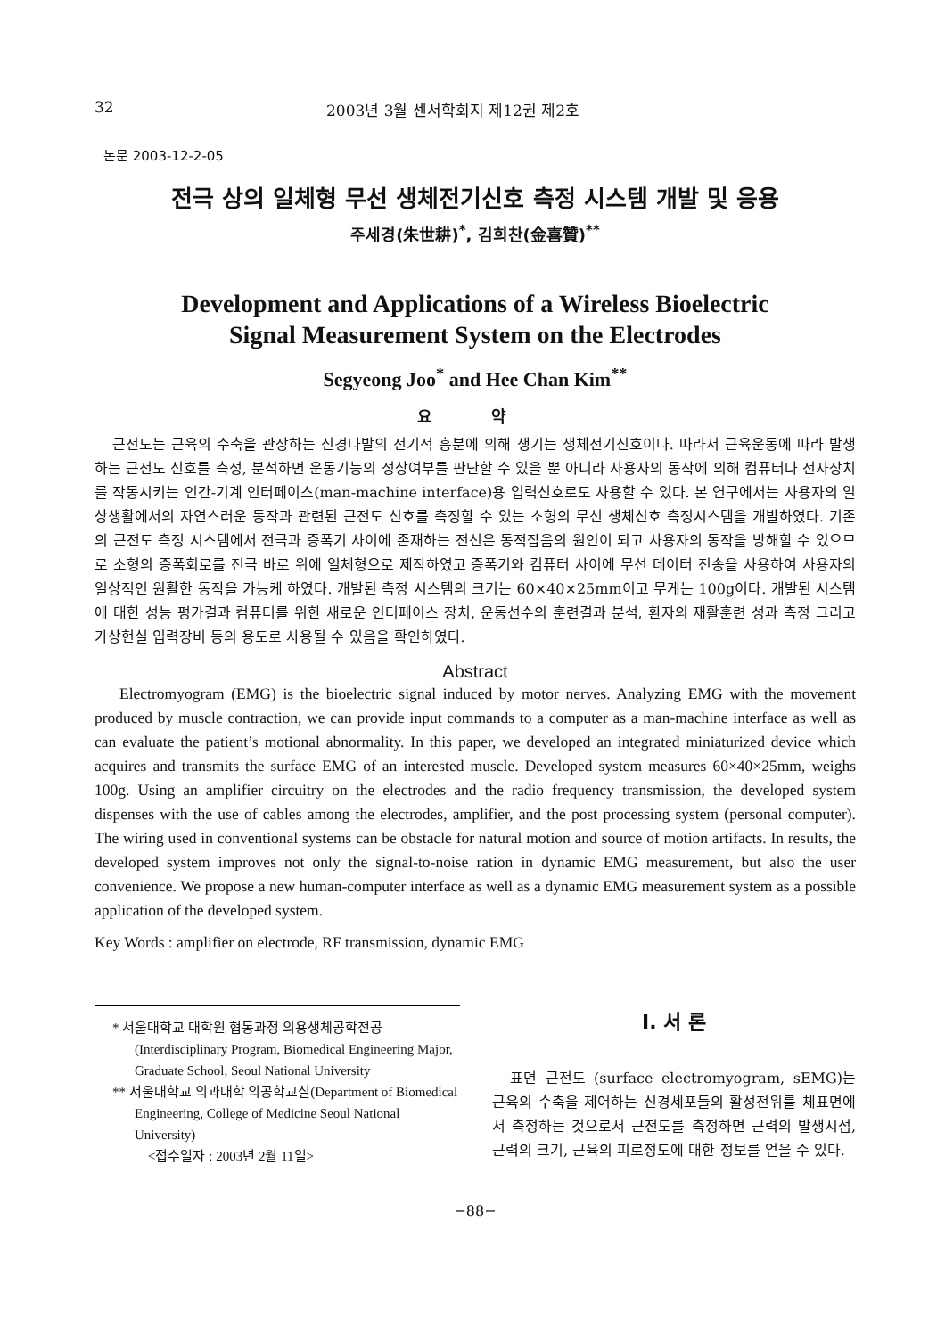32 2003년 3월 센서학회지 제12권 제2호
논문 2003-12-2-05
전극 상의 일체형 무선 생체전기신호 측정 시스템 개발 및 응용
주세경(朱世耕)<sup>*</sup>, 김희찬(金喜贊)<sup>**</sup>
Development and Applications of a Wireless Bioelectric
Signal Measurement System on the Electrodes
Segyeong Joo<sup>*</sup> and Hee Chan Kim<sup>**</sup>
요 약
근전도는 근육의 수축을 관장하는 신경다발의 전기적 흥분에 의해 생기는 생체전기신호이다. 따라서 근육운동에 따라 발생하는 근전도 신호를 측정, 분석하면 운동기능의 정상여부를 판단할 수 있을 뿐 아니라 사용자의 동작에 의해 컴퓨터나 전자장치를 작동시키는 인간-기계 인터페이스(man-machine interface)용 입력신호로도 사용할 수 있다. 본 연구에서는 사용자의 일상생활에서의 자연스러운 동작과 관련된 근전도 신호를 측정할 수 있는 소형의 무선 생체신호 측정시스템을 개발하였다. 기존의 근전도 측정 시스템에서 전극과 증폭기 사이에 존재하는 전선은 동적잡음의 원인이 되고 사용자의 동작을 방해할 수 있으므로 소형의 증폭회로를 전극 바로 위에 일체형으로 제작하였고 증폭기와 컴퓨터 사이에 무선 데이터 전송을 사용하여 사용자의 일상적인 원활한 동작을 가능케 하였다. 개발된 측정 시스템의 크기는 60×40×25mm이고 무게는 100g이다. 개발된 시스템에 대한 성능 평가결과 컴퓨터를 위한 새로운 인터페이스 장치, 운동선수의 훈련결과 분석, 환자의 재활훈련 성과 측정 그리고 가상현실 입력장비 등의 용도로 사용될 수 있음을 확인하였다.
Abstract
Electromyogram (EMG) is the bioelectric signal induced by motor nerves. Analyzing EMG with the movement produced by muscle contraction, we can provide input commands to a computer as a man-machine interface as well as can evaluate the patient’s motional abnormality. In this paper, we developed an integrated miniaturized device which acquires and transmits the surface EMG of an interested muscle. Developed system measures 60×40×25mm, weighs 100g. Using an amplifier circuitry on the electrodes and the radio frequency transmission, the developed system dispenses with the use of cables among the electrodes, amplifier, and the post processing system (personal computer). The wiring used in conventional systems can be obstacle for natural motion and source of motion artifacts. In results, the developed system improves not only the signal-to-noise ration in dynamic EMG measurement, but also the user convenience. We propose a new human-computer interface as well as a dynamic EMG measurement system as a possible application of the developed system.
Key Words : amplifier on electrode, RF transmission, dynamic EMG
* 서울대학교 대학원 협동과정 의용생체공학전공 (Interdisciplinary Program, Biomedical Engineering Major, Graduate School, Seoul National University
** 서울대학교 의과대학 의공학교실(Department of Biomedical Engineering, College of Medicine Seoul National University)
<접수일자 : 2003년 2월 11일>
I. 서 론
표면 근전도 (surface electromyogram, sEMG)는 근육의 수축을 제어하는 신경세포들의 활성전위를 체표면에서 측정하는 것으로서 근전도를 측정하면 근력의 발생시점, 근력의 크기, 근육의 피로정도에 대한 정보를 얻을 수 있다.
−88−